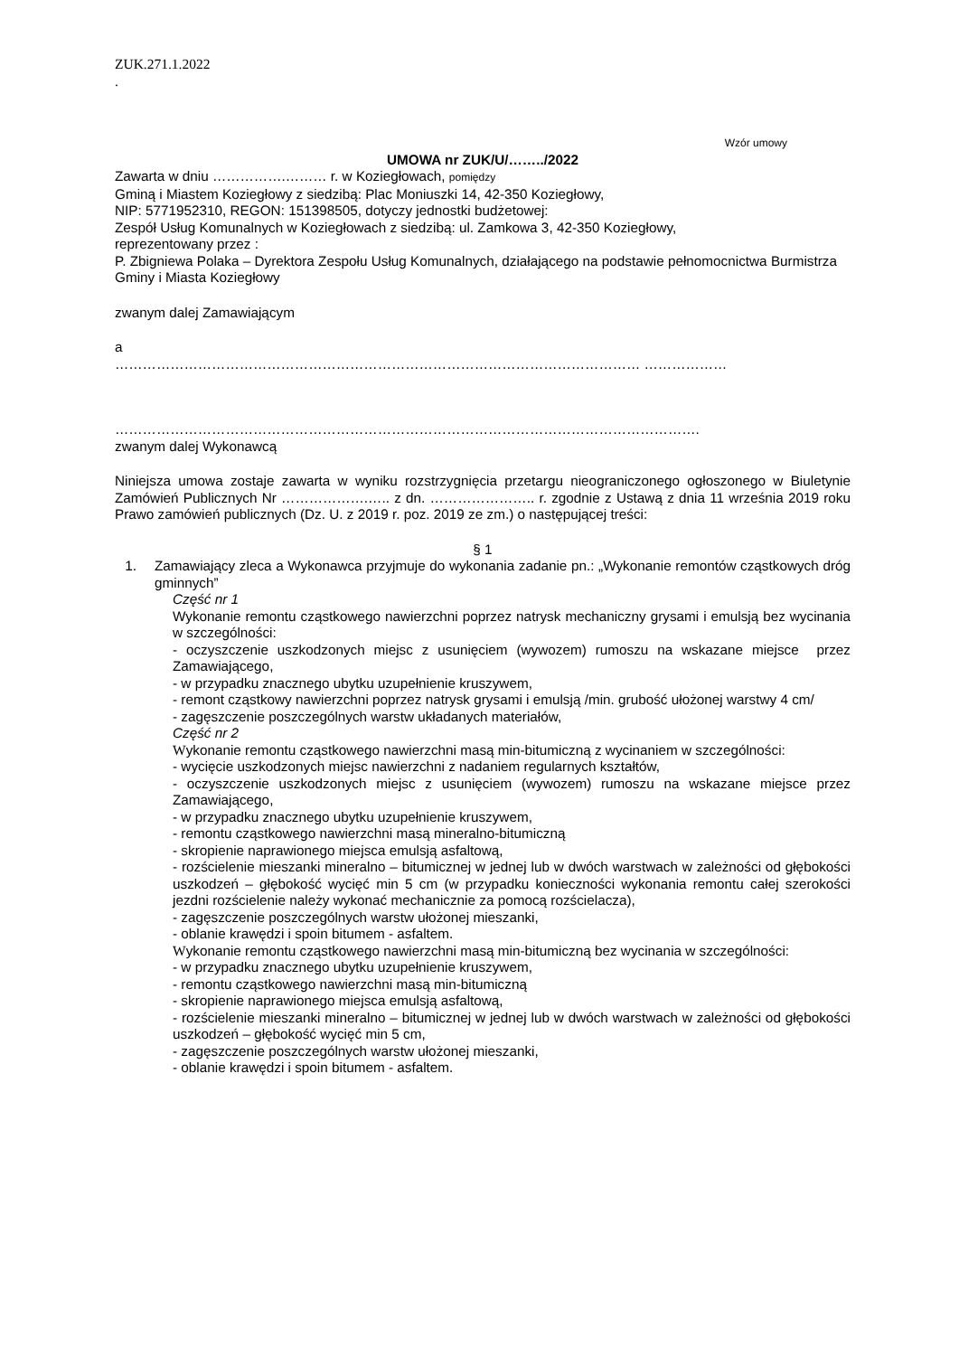ZUK.271.1.2022
.
Wzór umowy
UMOWA nr ZUK/U/……../2022
Zawarta w dniu …………….……… r. w Koziegłowach, pomiędzy
Gminą i Miastem Koziegłowy z siedzibą: Plac Moniuszki 14, 42-350 Koziegłowy,
NIP: 5771952310, REGON: 151398505, dotyczy jednostki budżetowej:
Zespół Usług Komunalnych w Koziegłowach z siedzibą: ul. Zamkowa 3, 42-350 Koziegłowy,
reprezentowany przez :
P. Zbigniewa Polaka – Dyrektora Zespołu Usług Komunalnych, działającego na podstawie pełnomocnictwa Burmistrza Gminy i Miasta Koziegłowy
zwanym dalej Zamawiającym
a
…………………………………………………………………………………………………… ………………
……………………………………………………………………………………………………………….
zwanym dalej Wykonawcą
Niniejsza umowa zostaje zawarta w wyniku rozstrzygnięcia przetargu nieograniczonego ogłoszonego w Biuletynie Zamówień Publicznych Nr ……………….….. z dn. ………………….. r. zgodnie z Ustawą z dnia 11 września 2019 roku Prawo zamówień publicznych (Dz. U. z 2019 r. poz. 2019 ze zm.) o następującej treści:
§ 1
1. Zamawiający zleca a Wykonawca przyjmuje do wykonania zadanie pn.: „Wykonanie remontów cząstkowych dróg gminnych”
Część nr 1
Wykonanie remontu cząstkowego nawierzchni poprzez natrysk mechaniczny grysami i emulsją bez wycinania w szczególności:
- oczyszczenie uszkodzonych miejsc z usunięciem (wywozem) rumoszu na wskazane miejsce przez Zamawiającego,
- w przypadku znacznego ubytku uzupełnienie kruszywem,
- remont cząstkowy nawierzchni poprzez natrysk grysami i emulsją /min. grubość ułożonej warstwy 4 cm/
- zagęszczenie poszczególnych warstw układanych materiałów,
Część nr 2
Wykonanie remontu cząstkowego nawierzchni masą min-bitumiczną z wycinaniem w szczególności:
- wycięcie uszkodzonych miejsc nawierzchni z nadaniem regularnych kształtów,
- oczyszczenie uszkodzonych miejsc z usunięciem (wywozem) rumoszu na wskazane miejsce przez Zamawiającego,
- w przypadku znacznego ubytku uzupełnienie kruszywem,
- remontu cząstkowego nawierzchni masą mineralno-bitumiczną
- skropienie naprawionego miejsca emulsją asfaltową,
- rozścielenie mieszanki mineralno – bitumicznej w jednej lub w dwóch warstwach w zależności od głębokości uszkodzeń – głębokość wycięć min 5 cm (w przypadku konieczności wykonania remontu całej szerokości jezdni rozścielenie należy wykonać mechanicznie za pomocą rozścielacza),
- zagęszczenie poszczególnych warstw ułożonej mieszanki,
- oblanie krawędzi i spoin bitumem - asfaltem.
Wykonanie remontu cząstkowego nawierzchni masą min-bitumiczną bez wycinania w szczególności:
- w przypadku znacznego ubytku uzupełnienie kruszywem,
- remontu cząstkowego nawierzchni masą min-bitumiczną
- skropienie naprawionego miejsca emulsją asfaltową,
- rozścielenie mieszanki mineralno – bitumicznej w jednej lub w dwóch warstwach w zależności od głębokości uszkodzeń – głębokość wycięć min 5 cm,
- zagęszczenie poszczególnych warstw ułożonej mieszanki,
- oblanie krawędzi i spoin bitumem - asfaltem.